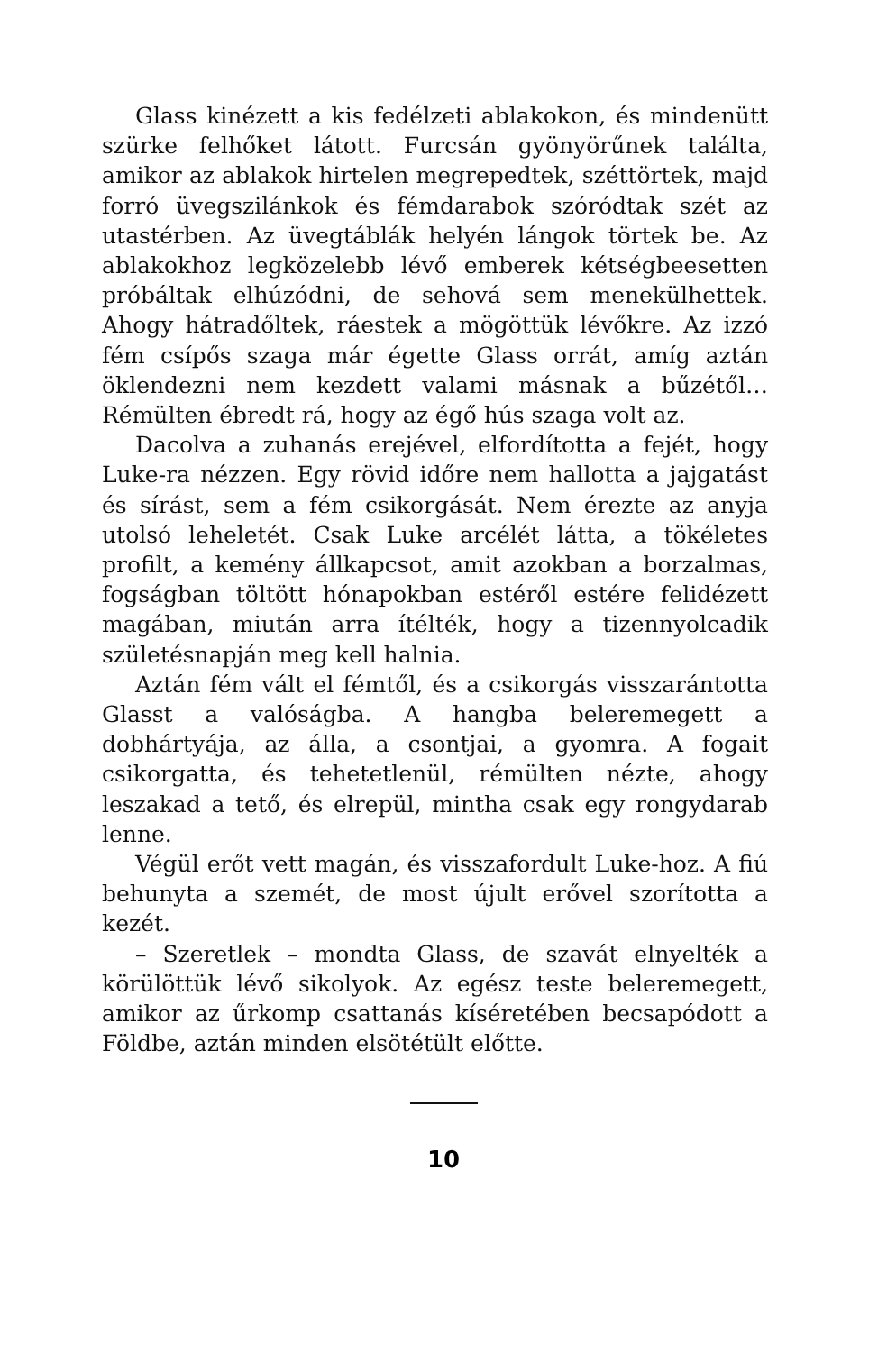Glass kinézett a kis fedélzeti ablakokon, és mindenütt szürke felhőket látott. Furcsán gyönyörűnek találta, amikor az ablakok hirtelen megrepedtek, széttörtek, majd forró üvegszilánkok és fémdarabok szóródtak szét az utastérben. Az üvegtáblák helyén lángok törtek be. Az ablakokhoz legközelebb lévő emberek kétségbeesetten próbáltak elhúzódni, de sehová sem menekülhettek. Ahogy hátradőltek, ráestek a mögöttük lévőkre. Az izzó fém csípős szaga már égette Glass orrát, amíg aztán öklendezni nem kezdett valami másnak a bűzétől… Rémülten ébredt rá, hogy az égő hús szaga volt az.
Dacolva a zuhanás erejével, elfordította a fejét, hogy Luke-ra nézzen. Egy rövid időre nem hallotta a jajgatást és sírást, sem a fém csikorgását. Nem érezte az anyja utolsó leheletét. Csak Luke arcélét látta, a tökéletes profilt, a kemény állkapcsot, amit azokban a borzalmas, fogságban töltött hónapokban estéről estére felidézett magában, miután arra ítélték, hogy a tizennyolcadik születésnapján meg kell halnia.
Aztán fém vált el fémtől, és a csikorgás visszarántotta Glasst a valóságba. A hangba beleremegett a dobhártyája, az álla, a csontjai, a gyomra. A fogait csikorgatta, és tehetetlenül, rémülten nézte, ahogy leszakad a tető, és elrepül, mintha csak egy rongydarab lenne.
Végül erőt vett magán, és visszafordult Luke-hoz. A fiú behunyta a szemét, de most újult erővel szorította a kezét.
– Szeretlek – mondta Glass, de szavát elnyelték a körülöttük lévő sikolyok. Az egész teste beleremegett, amikor az űrkomp csattanás kíséretében becsapódott a Földbe, aztán minden elsötétült előtte.
10